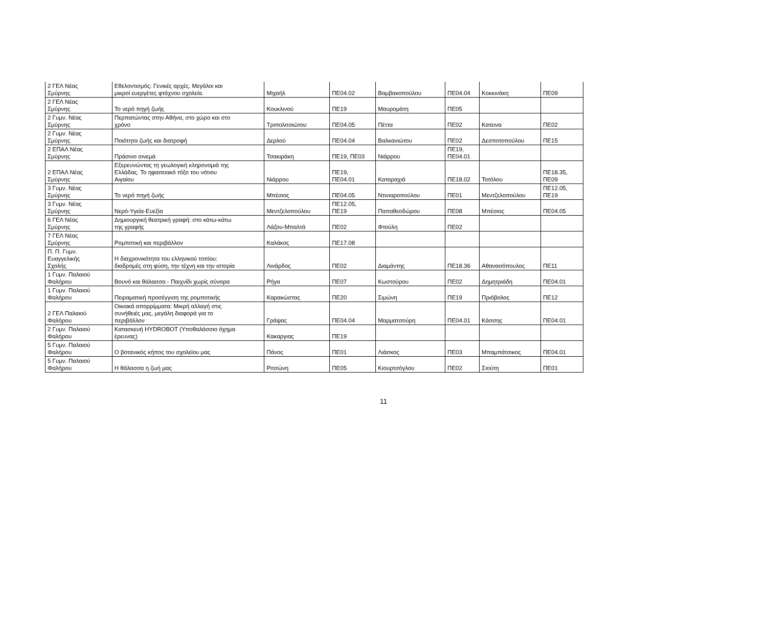| 2 ΓΕΛ Νέας Σμύρνης | Εθελοντισμός: Γενικές αρχές. Μεγάλοι και μικροί ευεργέτες φτάχνου σχολεία. | Μιχαήλ | ΠΕ04.02 | Βαμβακοπούλου | ΠΕ04.04 | Κοκκινάκη | ΠΕ09 |
| 2 ΓΕΛ Νέας Σμύρνης | Το νερό πηγή ζωής | Κουκλινού | ΠΕ19 | Μαυρομάτη | ΠΕ05 | | |
| 2 Γυμν. Νέας Σμύρνης | Περπατώντας στην Αθήνα, στο χώρο και στο χρόνο | Τριπολιτσιώτου | ΠΕ04.05 | Πέττα | ΠΕ02 | Κατεινα | ΠΕ02 |
| 2 Γυμν. Νέας Σμύρνης | Ποιότητα ζωής και διατροφή | Δερλού | ΠΕ04.04 | Βαλκανιώτου | ΠΕ02 | Δεσποτοπούλου | ΠΕ15 |
| 2 ΕΠΑΛ Νέας Σμύρνης | Πράσινο σινεμά | Τσακιράκη | ΠΕ19, ΠΕ03 | Νιάρρου | ΠΕ19, ΠΕ04.01 | | |
| 2 ΕΠΑΛ Νέας Σμύρνης | Εξερευνώντας τη γεωλογική κληρονομιά της Ελλάδας. Το ηφαιτειακό τόξο του νότιου Αιγαίου | Νιάρρου | ΠΕ19, ΠΕ04.01 | Καταραχιά | ΠΕ18.02 | Τοτόλου | ΠΕ18.35, ΠΕ09 |
| 3 Γυμν. Νέας Σμύρνης | Το νερό πηγή ζωής | Μπέσιος | ΠΕ04.05 | Ντινιαροπούλου | ΠΕ01 | Μεντζελοπούλου | ΠΕ12.05, ΠΕ19 |
| 3 Γυμν. Νέας Σμύρνης | Νερό-Υγεία-Ευεξία | Μεντζελοπούλου | ΠΕ12.05, ΠΕ19 | Παπαθεοδώρου | ΠΕ08 | Μπέσιος | ΠΕ04.05 |
| 6 ΓΕΛ Νέας Σμύρνης | Δημιουργική θεατρική γραφή: στο κάτω-κάτω της γραφής | Λάζου-Μπαλτά | ΠΕ02 | Φτούλη | ΠΕ02 | | |
| 7 ΓΕΛ Νέας Σμύρνης | Ρομποτική και περιβάλλον | Καλάκος | ΠΕ17.08 | | | | |
| Π. Π. Γυμν. Ευαγγελικής Σχολής | Η διαχρονικότητα του ελληνικού τοπίου: διαδρομές στη φύση, την τέχνη και την ιστορία | Λινάρδος | ΠΕ02 | Διαμάντης | ΠΕ18.36 | Αθανασόπουλος | ΠΕ11 |
| 1 Γυμν. Παλαιού Φαλήρου | Βουνό και θάλασσα - Παιχνίδι χωρίς σύνορα | Ρήγα | ΠΕ07 | Κωστούρου | ΠΕ02 | Δημητριάδη | ΠΕ04.01 |
| 1 Γυμν. Παλαιού Φαλήρου | Πειραματική προσέγγιση της ρομποτικής | Καρακώστας | ΠΕ20 | Σιμώνη | ΠΕ19 | Πριόβολος | ΠΕ12 |
| 2 ΓΕΛ Παλαιού Φαλήρου | Οικιακά απορρίμματα: Μικρή αλλαγή στις συνήθειές μας, μεγάλη διαφορά για το περιβάλλον | Γράψας | ΠΕ04.04 | Μαρματσούρη | ΠΕ04.01 | Κάσσης | ΠΕ04.01 |
| 2 Γυμν. Παλαιού Φαλήρου | Κατασκευή HYDROBOT (Υποθαλάσσιο όχημα έρευνας) | Κακαργιας | ΠΕ19 | | | | |
| 5 Γυμν. Παλαιού Φαλήρου | Ο βοτανικός κήπος του σχολείου μας | Πάνος | ΠΕ01 | Λιάσκος | ΠΕ03 | Μπαμπάτσικος | ΠΕ04.01 |
| 5 Γυμν. Παλαιού Φαλήρου | Η θάλασσα η ζωή μας | Ριτσώνη | ΠΕ05 | Κιουρτσόγλου | ΠΕ02 | Σιούτη | ΠΕ01 |
11